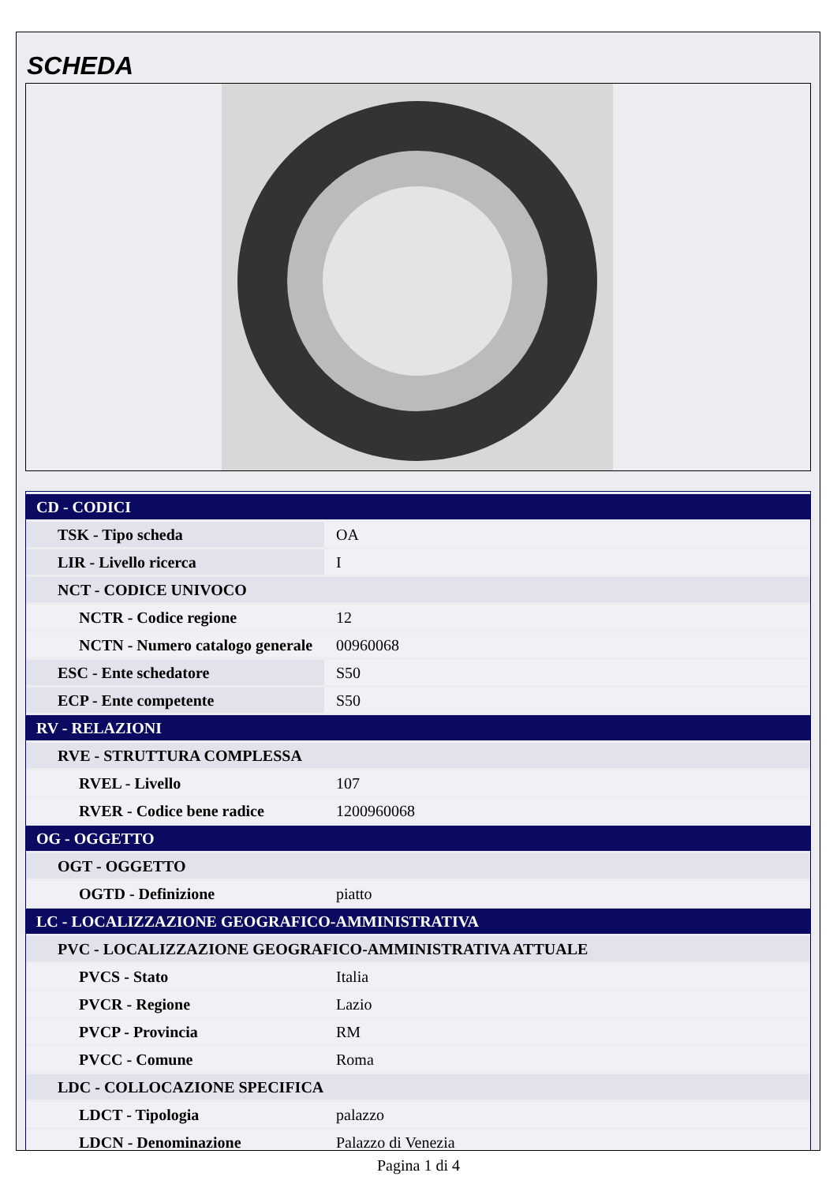SCHEDA
| CD - CODICI | |
| TSK - Tipo scheda | OA |
| LIR - Livello ricerca | I |
| NCT - CODICE UNIVOCO | |
| NCTR - Codice regione | 12 |
| NCTN - Numero catalogo generale | 00960068 |
| ESC - Ente schedatore | S50 |
| ECP - Ente competente | S50 |
| RV - RELAZIONI | |
| RVE - STRUTTURA COMPLESSA | |
| RVEL - Livello | 107 |
| RVER - Codice bene radice | 1200960068 |
| OG - OGGETTO | |
| OGT - OGGETTO | |
| OGTD - Definizione | piatto |
| LC - LOCALIZZAZIONE GEOGRAFICO-AMMINISTRATIVA | |
| PVC - LOCALIZZAZIONE GEOGRAFICO-AMMINISTRATIVA ATTUALE | |
| PVCS - Stato | Italia |
| PVCR - Regione | Lazio |
| PVCP - Provincia | RM |
| PVCC - Comune | Roma |
| LDC - COLLOCAZIONE SPECIFICA | |
| LDCT - Tipologia | palazzo |
| LDCN - Denominazione | Palazzo di Venezia |
Pagina 1 di 4